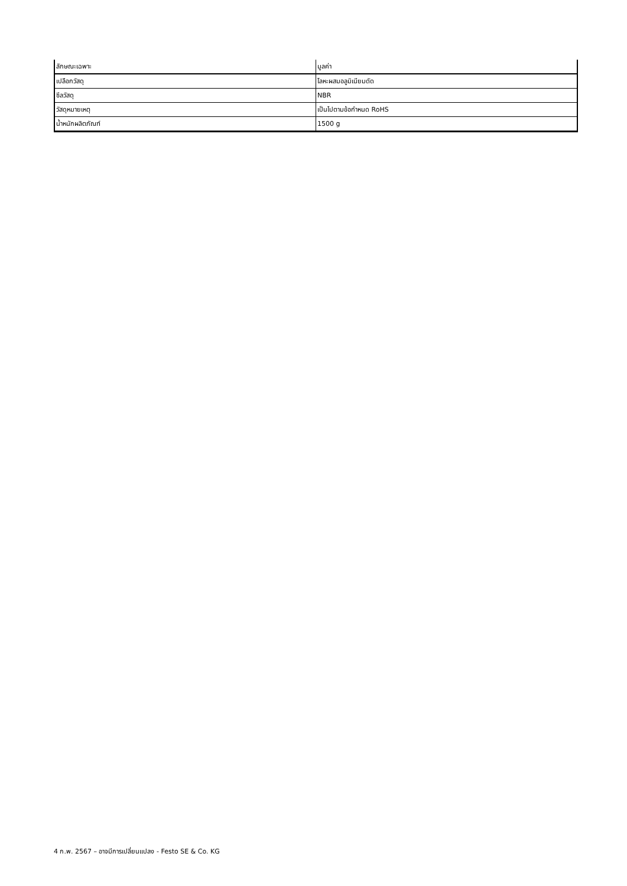| ลักษณะเฉพาะ | มูลค่า |
| --- | --- |
| เปลือกวัสดุ | โลหะผสมอลูมิเนียมดัด |
| ซีลวัสดุ | NBR |
| วัสดุหมายเหตุ | เป็นไปตามข้อกำหนด RoHS |
| น้ำหนักผลิตภัณฑ์ | 1500 g |
4 ก.พ. 2567 – อาจมีการเปลี่ยนแปลง - Festo SE & Co. KG